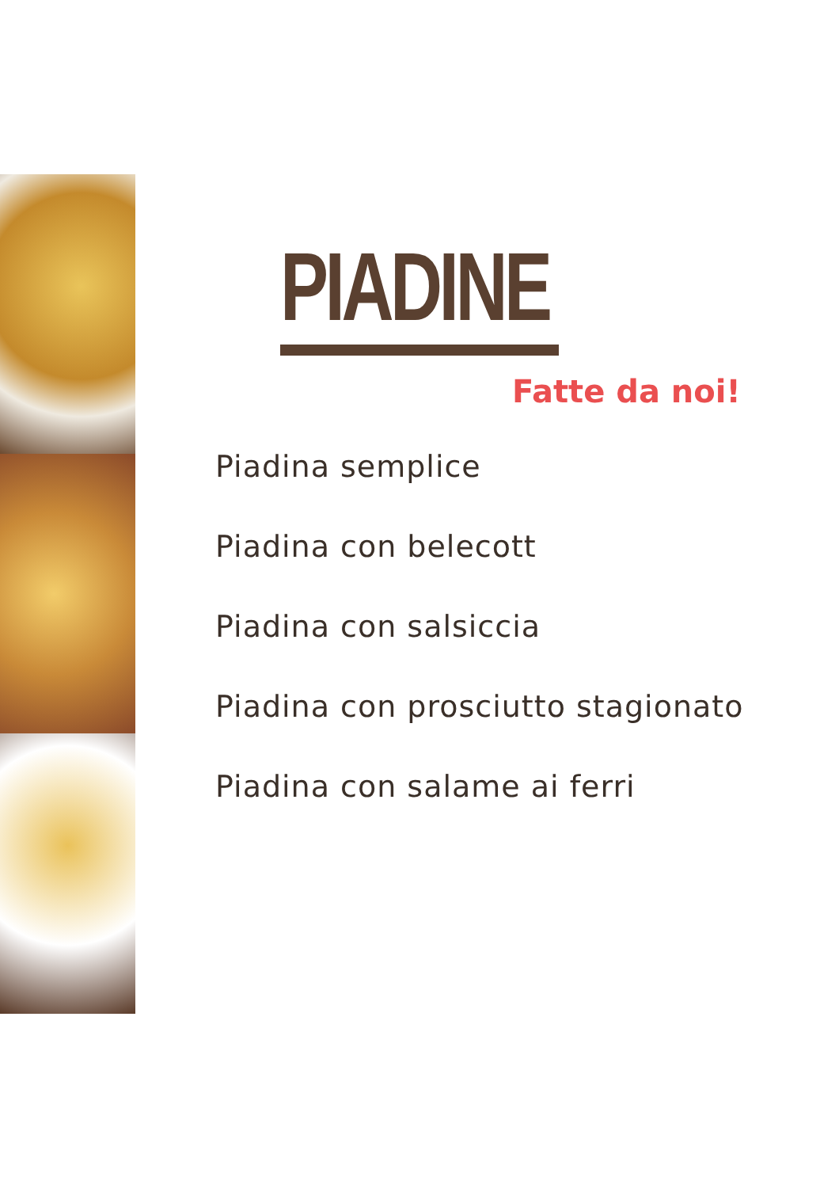PIADINE
Fatte da noi!
Piadina semplice
Piadina con belecott
Piadina con salsiccia
Piadina con prosciutto stagionato
Piadina con salame ai ferri